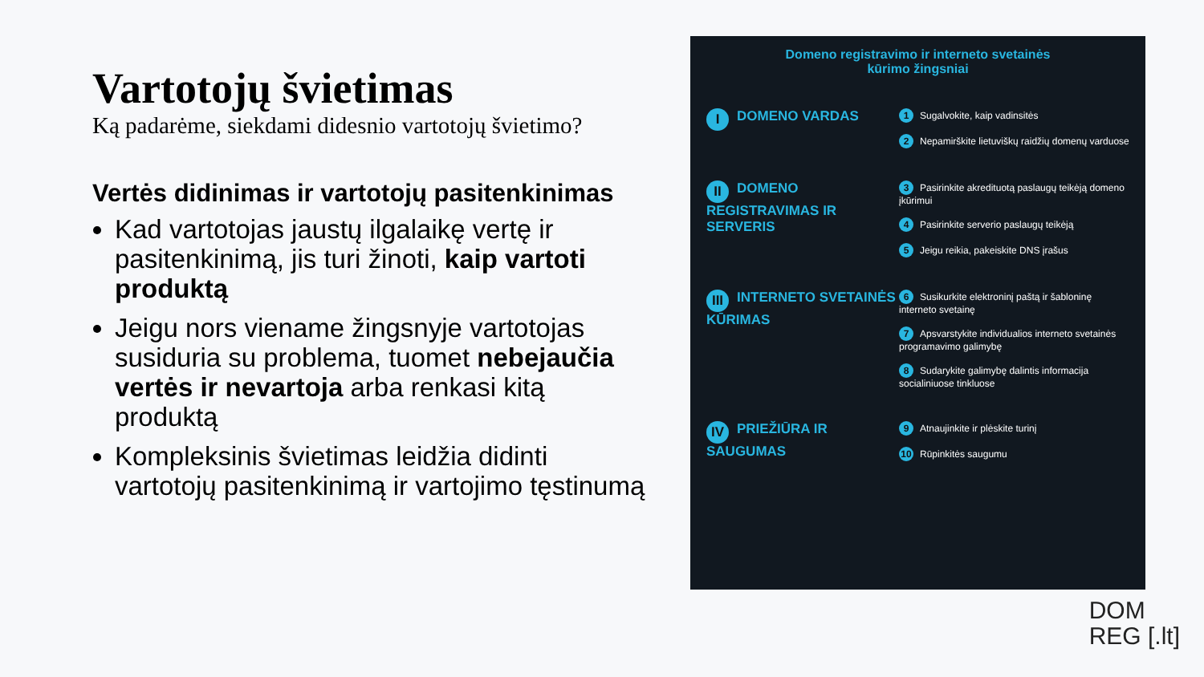Vartotojų švietimas
Ką padarėme, siekdami didesnio vartotojų švietimo?
Vertės didinimas ir vartotojų pasitenkinimas
Kad vartotojas jaustų ilgalaikę vertę ir pasitenkinimą, jis turi žinoti, kaip vartoti produktą
Jeigu nors viename žingsnyje vartotojas susiduria su problema, tuomet nebejaučia vertės ir nevartoja arba renkasi kitą produktą
Kompleksinis švietimas leidžia didinti vartotojų pasitenkinimą ir vartojimo tęstinumą
Domeno registravimo ir interneto svetainės
kūrimo žingsniai
I DOMENO VARDAS
1 Sugalvokite, kaip vadinsitės
2 Nepamirškite lietuviškų raidžių domenų varduose
II DOMENO REGISTRAVIMAS IR SERVERIS
3 Pasirinkite akredituotą paslaugų teikėją domeno įkūrimui
4 Pasirinkite serverio paslaugų teikėją
5 Jeigu reikia, pakeiskite DNS įrašus
III INTERNETO SVETAINĖS KŪRIMAS
6 Susikurkite elektroninį paštą ir šabloninę interneto svetainę
7 Apsvarstykite individualios interneto svetainės programavimo galimybę
8 Sudarykite galimybę dalintis informacija socialiniuose tinkluose
IV PRIEŽIŪRA IR SAUGUMAS
9 Atnaujinkite ir plėskite turinį
10 Rūpinkitės saugumu
DOM
REG [.lt]